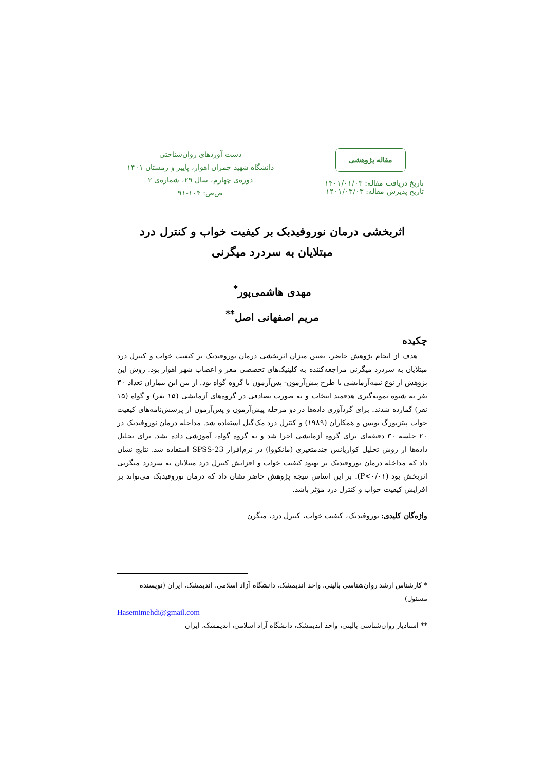مقاله پژوهشی
تاریخ دریافت مقاله: ۱۴۰۱/۰۱/۰۳
تاریخ پذیرش مقاله: ۱۴۰۱/۰۳/۰۳
دست آوردهای روان‌شناختی
دانشگاه شهید چمران اهواز، پاییز و زمستان ۱۴۰۱
دوره‌ی چهارم، سال ۲۹، شماره‌ی ۲
ص‌ص: ۱۰۴-۹۱
اثربخشی درمان نوروفیدبک بر کیفیت خواب و کنترل درد
مبتلایان به سردرد میگرنی
مهدی هاشمی‌پور<sup>*</sup>
مریم اصفهانی اصل<sup>**</sup>
چکیده
هدف از انجام پژوهش حاضر، تعیین میزان اثربخشی درمان نوروفیدبک بر کیفیت خواب و کنترل درد مبتلایان به سردرد میگرنی مراجعه‌کننده به کلینیک‌های تخصصی مغز و اعصاب شهر اهواز بود. روش این پژوهش از نوع نیمه‌آزمایشی با طرح پیش‌آزمون- پس‌آزمون با گروه گواه بود. از بین این بیماران تعداد ۳۰ نفر به شیوه نمونه‌گیری هدفمند انتخاب و به صورت تصادفی در گروه‌های آزمایشی (۱۵ نفر) و گواه (۱۵ نفر) گمارده شدند. برای گردآوری داده‌ها در دو مرحله پیش‌آزمون و پس‌آزمون از پرسش‌نامه‌های کیفیت خواب پیتزبورگ بویس و همکاران (۱۹۸۹) و کنترل درد مک‌گیل استفاده شد. مداخله درمان نوروفیدبک در ۲۰ جلسه ۳۰ دقیقه‌ای برای گروه آزمایشی اجرا شد و به گروه گواه، آموزشی داده نشد. برای تحلیل داده‌ها از روش تحلیل کواریانس چندمتغیری (مانکووا) در نرم‌افزار SPSS-23 استفاده شد. نتایج نشان داد که مداخله درمان نوروفیدبک بر بهبود کیفیت خواب و افزایش کنترل درد مبتلایان به سردرد میگرنی اثربخش بود (P<۰/۰۱). بر این اساس نتیجه پژوهش حاضر نشان داد که درمان نوروفیدبک می‌تواند بر افزایش کیفیت خواب و کنترل درد مؤثر باشد.
واژه‌گان کلیدی: نوروفیدبک، کیفیت خواب، کنترل درد، میگرن
* کارشناس ارشد روان‌شناسی بالینی، واحد اندیمشک، دانشگاه آزاد اسلامی، اندیمشک، ایران (نویسنده مسئول)
Hasemimehdi@gmail.com
** استادیار روان‌شناسی بالینی، واحد اندیمشک، دانشگاه آزاد اسلامی، اندیمشک، ایران